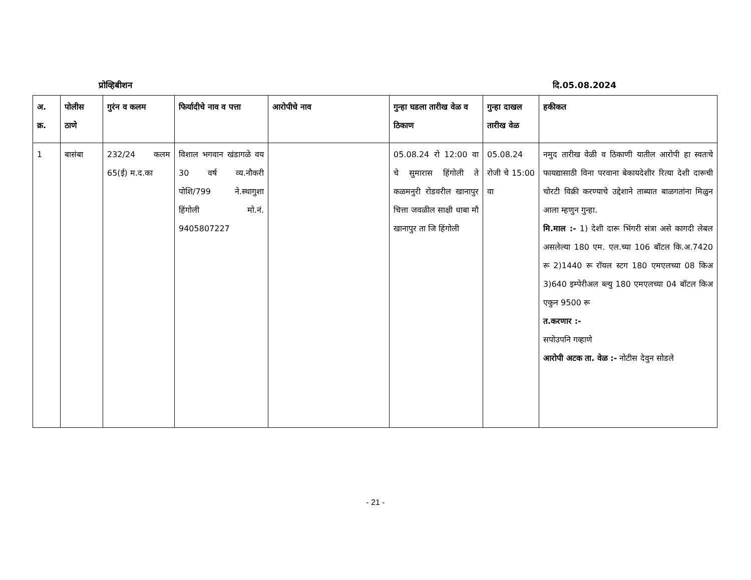प्रोव्हिबीशन दि.05.08.2024
| अ. क्र. | पोलीस ठाणे | गुरंन व कलम | फिर्यादीचे नाव व पत्ता | आरोपीचे नाव | गुन्हा घडला तारीख वेळ व ठिकाण | गुन्हा दाखल तारीख वेळ | हकीकत |
| --- | --- | --- | --- | --- | --- | --- | --- |
| 1 | बासंबा | 232/24 कलम 65(ई) म.द.का | विशाल भगवान खंडागळे वय 30 वर्ष व्य.नौकरी पोशि/799 ने.स्थागुशा हिंगोली मो.नं. 9405807227 | | 05.08.24 रो 12:00 वा चे सुमारास हिंगोली ते कळमनुरी रोडवरील खानापुर चित्ता जवळील साक्षी धाबा मौ खानापुर ता जि हिंगोली | 05.08.24 रोजी चे 15:00 वा | नमुद तारीख वेळी व ठिकाणी यातील आरोपी हा स्वतःचे फायद्यासाठी विना परवाना बेकायदेशीर रित्या देशी दारूची चोरटी विक्री करण्याचे उद्देशाने ताब्यात बाळगतांना मिळुन आला म्हणुन गुन्हा. मि.माल :- 1) देशी दारू भिंगरी संत्रा असे कागदी लेबल असलेल्या 180 एम. एल.च्या 106 बॉटल कि.अ.7420 रू 2)1440 रू रॉयल स्टग 180 एमएलच्या 08 किअ 3)640 इम्पेरीअल ब्ल्यु 180 एमएलच्या 04 बॉटल किअ एकुन 9500 रू त.करणार :- सपोउपनि गव्हाणे आरोपी अटक ता. वेळ :- नोटीस देवुन सोडले |
- 21 -